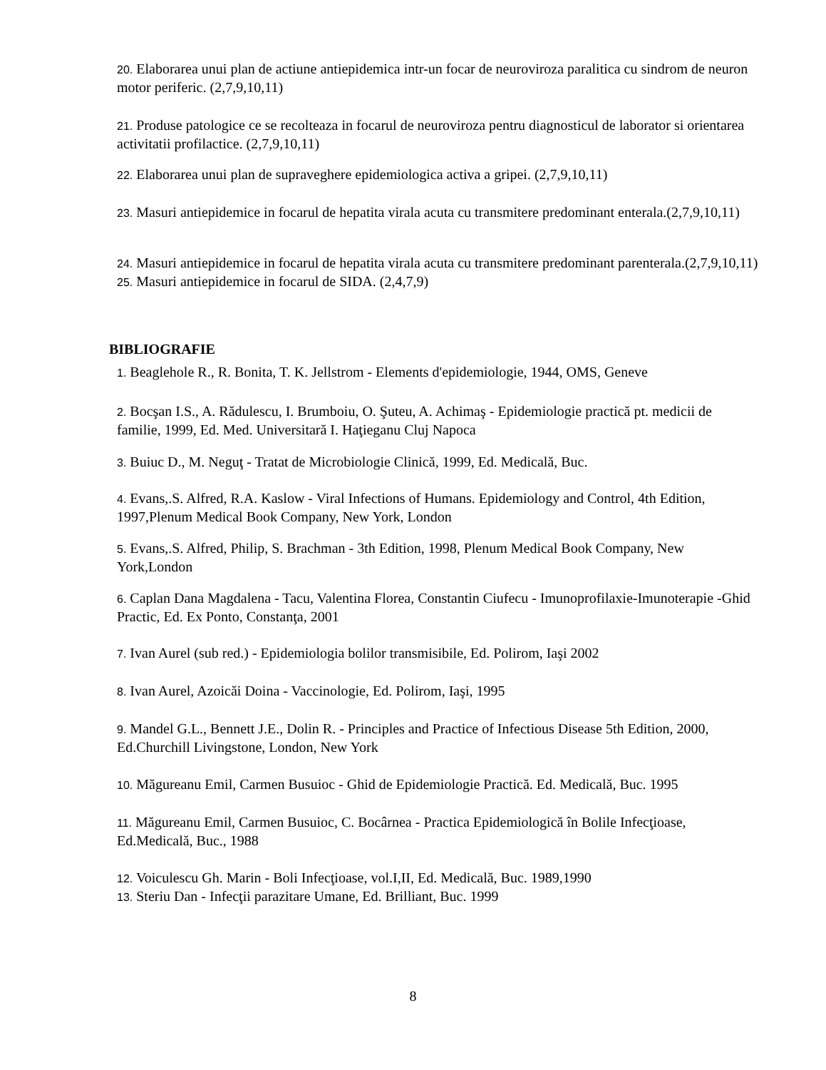20. Elaborarea unui plan de actiune antiepidemica intr-un focar de neuroviroza paralitica cu sindrom de neuron motor periferic. (2,7,9,10,11)
21. Produse patologice ce se recolteaza in focarul de neuroviroza pentru diagnosticul de laborator si orientarea activitatii profilactice. (2,7,9,10,11)
22. Elaborarea unui plan de supraveghere epidemiologica activa a gripei. (2,7,9,10,11)
23. Masuri antiepidemice in focarul de hepatita virala acuta cu transmitere predominant enterala.(2,7,9,10,11)
24. Masuri antiepidemice in focarul de hepatita virala acuta cu transmitere predominant parenterala.(2,7,9,10,11)
25. Masuri antiepidemice in focarul de SIDA. (2,4,7,9)
BIBLIOGRAFIE
1. Beaglehole R., R. Bonita, T. K. Jellstrom - Elements d'epidemiologie, 1944, OMS, Geneve
2. Bocşan I.S., A. Rădulescu, I. Brumboiu, O. Şuteu, A. Achimaş - Epidemiologie practică pt. medicii de familie, 1999, Ed. Med. Universitară I. Haţieganu Cluj Napoca
3. Buiuc D., M. Neguţ - Tratat de Microbiologie Clinică, 1999, Ed. Medicală, Buc.
4. Evans,.S. Alfred, R.A. Kaslow - Viral Infections of Humans. Epidemiology and Control, 4th Edition, 1997,Plenum Medical Book Company, New York, London
5. Evans,.S. Alfred, Philip, S. Brachman - 3th Edition, 1998, Plenum Medical Book Company, New York,London
6. Caplan Dana Magdalena - Tacu, Valentina Florea, Constantin Ciufecu - Imunoprofilaxie-Imunoterapie -Ghid Practic, Ed. Ex Ponto, Constanţa, 2001
7. Ivan Aurel (sub red.) - Epidemiologia bolilor transmisibile, Ed. Polirom, Iaşi 2002
8. Ivan Aurel, Azoicăi Doina - Vaccinologie, Ed. Polirom, Iaşi, 1995
9. Mandel G.L., Bennett J.E., Dolin R. - Principles and Practice of Infectious Disease 5th Edition, 2000, Ed.Churchill Livingstone, London, New York
10. Măgureanu Emil, Carmen Busuioc - Ghid de Epidemiologie Practică. Ed. Medicală, Buc. 1995
11. Măgureanu Emil, Carmen Busuioc, C. Bocârnea - Practica Epidemiologică în Bolile Infecţioase, Ed.Medicală, Buc., 1988
12. Voiculescu Gh. Marin - Boli Infecţioase, vol.I,II, Ed. Medicală, Buc. 1989,1990
13. Steriu Dan - Infecţii parazitare Umane, Ed. Brilliant, Buc. 1999
8